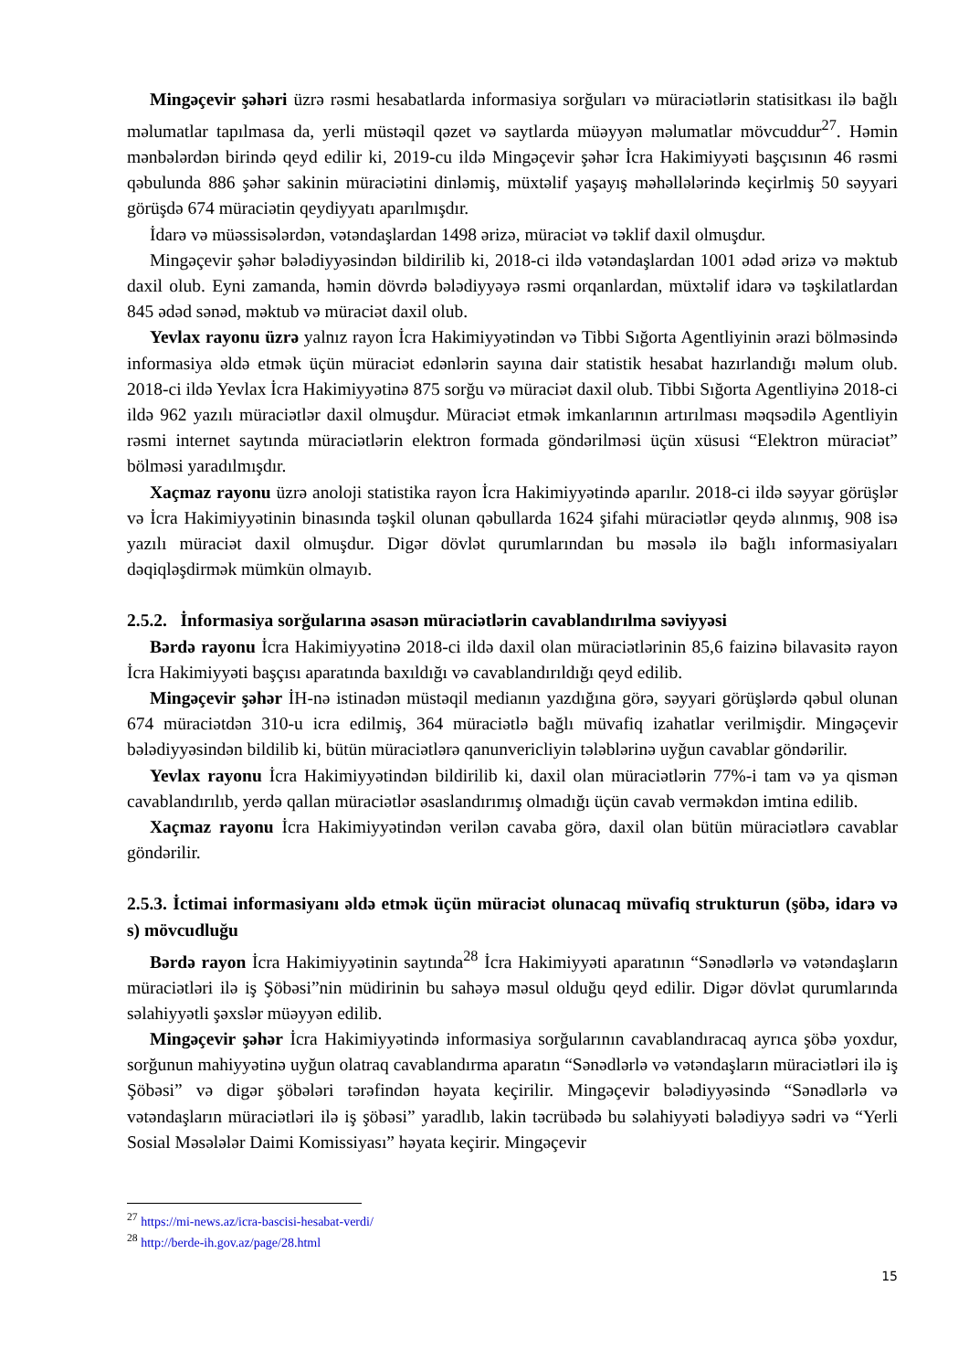Mingəçevir şəhəri üzrə rəsmi hesabatlarda informasiya sorğuları və müraciətlərin statisitkası ilə bağlı məlumatlar tapılmasa da, yerli müstəqil qəzet və saytlarda müəyyən məlumatlar mövcuddur<sup>27</sup>. Həmin mənbələrdən birində qeyd edilir ki, 2019-cu ildə Mingəçevir şəhər İcra Hakimiyyəti başçısının 46 rəsmi qəbulunda 886 şəhər sakinin müraciətini dinləmiş, müxtəlif yaşayış məhəllələrində keçirlmiş 50 səyyari görüşdə 674 müraciətin qeydiyyatı aparılmışdır.
İdarə və müəssisələrdən, vətəndaşlardan 1498 ərizə, müraciət və təklif daxil olmuşdur.
Mingəçevir şəhər bələdiyyəsindən bildirilib ki, 2018-ci ildə vətəndaşlardan 1001 ədəd ərizə və məktub daxil olub. Eyni zamanda, həmin dövrdə bələdiyyəyə rəsmi orqanlardan, müxtəlif idarə və təşkilatlardan 845 ədəd sənəd, məktub və müraciət daxil olub.
Yevlax rayonu üzrə yalnız rayon İcra Hakimiyyətindən və Tibbi Sığorta Agentliyinin ərazi bölməsində informasiya əldə etmək üçün müraciət edənlərin sayına dair statistik hesabat hazırlandığı məlum olub. 2018-ci ildə Yevlax İcra Hakimiyyətinə 875 sorğu və müraciət daxil olub. Tibbi Sığorta Agentliyinə 2018-ci ildə 962 yazılı müraciətlər daxil olmuşdur. Müraciət etmək imkanlarının artırılması məqsədilə Agentliyin rəsmi internet saytında müraciətlərin elektron formada göndərilməsi üçün xüsusi “Elektron müraciət” bölməsi yaradılmışdır.
Xaçmaz rayonu üzrə anoloji statistika rayon İcra Hakimiyyətində aparılır. 2018-ci ildə səyyar görüşlər və İcra Hakimiyyətinin binasında təşkil olunan qəbullarda 1624 şifahi müraciətlər qeydə alınmış, 908 isə yazılı müraciət daxil olmuşdur. Digər dövlət qurumlarından bu məsələ ilə bağlı informasiyaları dəqiqləşdirmək mümkün olmayıb.
2.5.2. İnformasiya sorğularına əsasən müraciətlərin cavablandırılma səviyyəsi
Bərdə rayonu İcra Hakimiyyətinə 2018-ci ildə daxil olan müraciətlərinin 85,6 faizinə bilavasitə rayon İcra Hakimiyyəti başçısı aparatında baxıldığı və cavablandırıldığı qeyd edilib.
Mingəçevir şəhər İH-nə istinadən müstəqil medianın yazdığına görə, səyyari görüşlərdə qəbul olunan 674 müraciətdən 310-u icra edilmiş, 364 müraciətlə bağlı müvafiq izahatlar verilmişdir. Mingəçevir bələdiyyəsindən bildilib ki, bütün müraciətlərə qanunvericliyin tələblərinə uyğun cavablar göndərilir.
Yevlax rayonu İcra Hakimiyyətindən bildirilib ki, daxil olan müraciətlərin 77%-i tam və ya qismən cavablandırılıb, yerdə qallan müraciətlər əsaslandırımış olmadığı üçün cavab verməkdən imtina edilib.
Xaçmaz rayonu İcra Hakimiyyətindən verilən cavaba görə, daxil olan bütün müraciətlərə cavablar göndərilir.
2.5.3. İctimai informasiyanı əldə etmək üçün müraciət olunacaq müvafiq strukturun (şöbə, idarə və s) mövcudluğu
Bərdə rayon İcra Hakimiyyətinin saytında<sup>28</sup> İcra Hakimiyyəti aparatının “Sənədlərlə və vətəndaşların müraciətləri ilə iş Şöbəsi”nin müdirinin bu sahəyə məsul olduğu qeyd edilir. Digər dövlət qurumlarında səlahiyyətli şəxslər müəyyən edilib.
Mingəçevir şəhər İcra Hakimiyyətində informasiya sorğularının cavablandıracaq ayrıca şöbə yoxdur, sorğunun mahiyyətinə uyğun olatraq cavablandırma aparatın “Sənədlərlə və vətəndaşların müraciətləri ilə iş Şöbəsi” və digər şöbələri tərəfindən həyata keçirilir. Mingəçevir bələdiyyəsində “Sənədlərlə və vətəndaşların müraciətləri ilə iş şöbəsi” yaradlıb, lakin təcrübədə bu səlahiyyəti bələdiyyə sədri və “Yerli Sosial Məsələlər Daimi Komissiyası” həyata keçirir. Mingəçevir
<sup>27</sup> https://mi-news.az/icra-bascisi-hesabat-verdi/
<sup>28</sup> http://berde-ih.gov.az/page/28.html
15